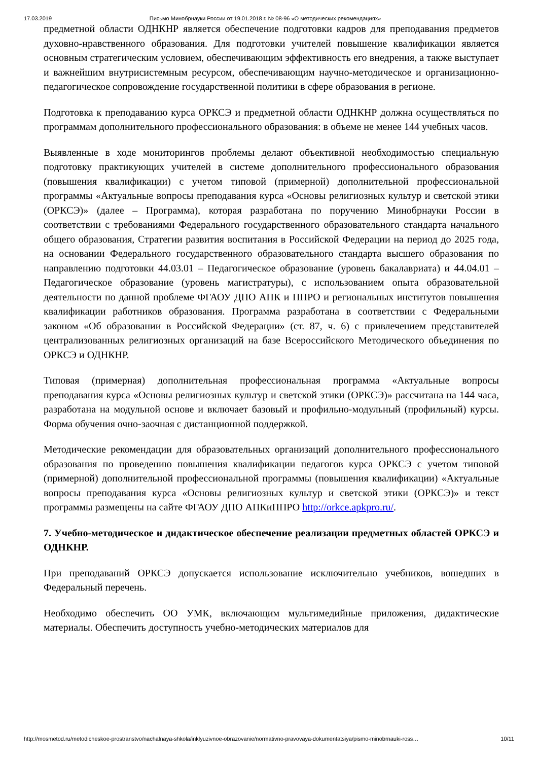17.03.2019 Письмо Минобрнауки России от 19.01.2018 г. № 08-96 «О методических рекомендациях»
предметной области ОДНКНР является обеспечение подготовки кадров для преподавания предметов духовно-нравственного образования. Для подготовки учителей повышение квалификации является основным стратегическим условием, обеспечивающим эффективность его внедрения, а также выступает и важнейшим внутрисистемным ресурсом, обеспечивающим научно-методическое и организационно-педагогическое сопровождение государственной политики в сфере образования в регионе.
Подготовка к преподаванию курса ОРКСЭ и предметной области ОДНКНР должна осуществляться по программам дополнительного профессионального образования: в объеме не менее 144 учебных часов.
Выявленные в ходе мониторингов проблемы делают объективной необходимостью специальную подготовку практикующих учителей в системе дополнительного профессионального образования (повышения квалификации) с учетом типовой (примерной) дополнительной профессиональной программы «Актуальные вопросы преподавания курса «Основы религиозных культур и светской этики (ОРКСЭ)» (далее – Программа), которая разработана по поручению Минобрнауки России в соответствии с требованиями Федерального государственного образовательного стандарта начального общего образования, Стратегии развития воспитания в Российской Федерации на период до 2025 года, на основании Федерального государственного образовательного стандарта высшего образования по направлению подготовки 44.03.01 – Педагогическое образование (уровень бакалавриата) и 44.04.01 – Педагогическое образование (уровень магистратуры), с использованием опыта образовательной деятельности по данной проблеме ФГАОУ ДПО АПК и ППРО и региональных институтов повышения квалификации работников образования. Программа разработана в соответствии с Федеральными законом «Об образовании в Российской Федерации» (ст. 87, ч. 6) с привлечением представителей централизованных религиозных организаций на базе Всероссийского Методического объединения по ОРКСЭ и ОДНКНР.
Типовая (примерная) дополнительная профессиональная программа «Актуальные вопросы преподавания курса «Основы религиозных культур и светской этики (ОРКСЭ)» рассчитана на 144 часа, разработана на модульной основе и включает базовый и профильно-модульный (профильный) курсы. Форма обучения очно-заочная с дистанционной поддержкой.
Методические рекомендации для образовательных организаций дополнительного профессионального образования по проведению повышения квалификации педагогов курса ОРКСЭ с учетом типовой (примерной) дополнительной профессиональной программы (повышения квалификации) «Актуальные вопросы преподавания курса «Основы религиозных культур и светской этики (ОРКСЭ)» и текст программы размещены на сайте ФГАОУ ДПО АПКиППРО http://orkce.apkpro.ru/.
7. Учебно-методическое и дидактическое обеспечение реализации предметных областей ОРКСЭ и ОДНКНР.
При преподаваний ОРКСЭ допускается использование исключительно учебников, вошедших в Федеральный перечень.
Необходимо обеспечить ОО УМК, включающим мультимедийные приложения, дидактические материалы. Обеспечить доступность учебно-методических материалов для
http://mosmetod.ru/metodicheskoe-prostranstvo/nachalnaya-shkola/inklyuzivnoe-obrazovanie/normativno-pravovaya-dokumentatsiya/pismo-minobrnauki-ross… 10/11